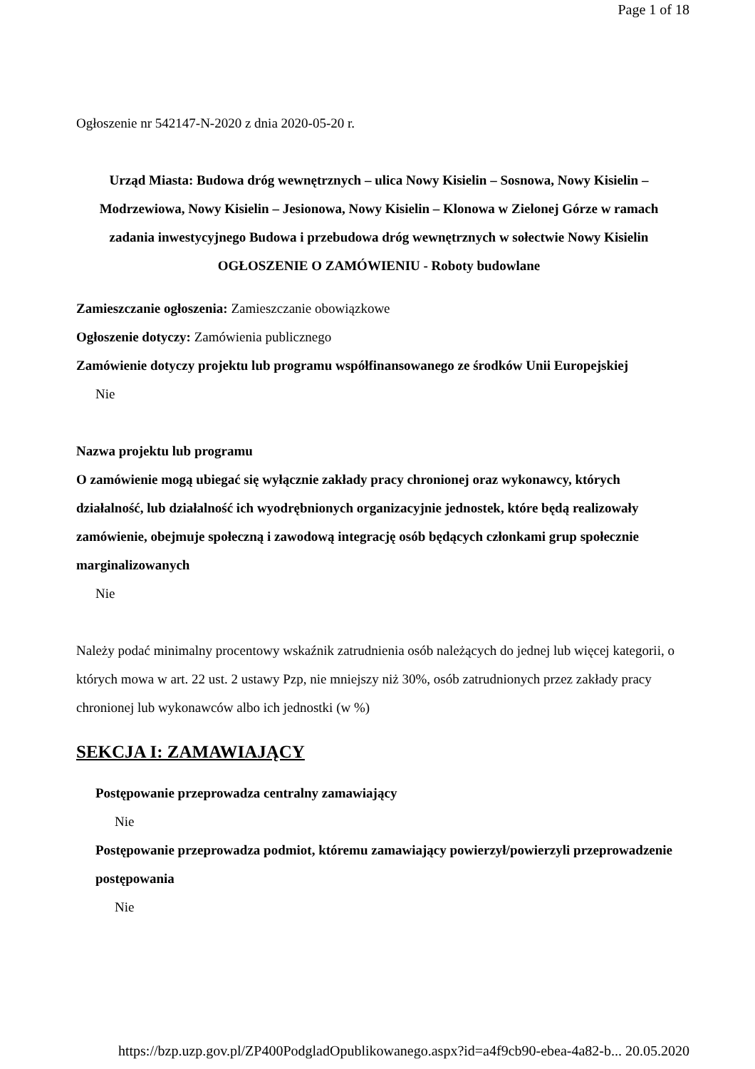Page 1 of 18
Ogłoszenie nr 542147-N-2020 z dnia 2020-05-20 r.
Urząd Miasta: Budowa dróg wewnętrznych – ulica Nowy Kisielin – Sosnowa, Nowy Kisielin – Modrzewiowa, Nowy Kisielin – Jesionowa, Nowy Kisielin – Klonowa w Zielonej Górze w ramach zadania inwestycyjnego Budowa i przebudowa dróg wewnętrznych w sołectwie Nowy Kisielin
OGŁOSZENIE O ZAMÓWIENIU - Roboty budowlane
Zamieszczanie ogłoszenia: Zamieszczanie obowiązkowe
Ogłoszenie dotyczy: Zamówienia publicznego
Zamówienie dotyczy projektu lub programu współfinansowanego ze środków Unii Europejskiej
Nie
Nazwa projektu lub programu
O zamówienie mogą ubiegać się wyłącznie zakłady pracy chronionej oraz wykonawcy, których działalność, lub działalność ich wyodrębnionych organizacyjnie jednostek, które będą realizowały zamówienie, obejmuje społeczną i zawodową integrację osób będących członkami grup społecznie marginalizowanych
Nie
Należy podać minimalny procentowy wskaźnik zatrudnienia osób należących do jednej lub więcej kategorii, o których mowa w art. 22 ust. 2 ustawy Pzp, nie mniejszy niż 30%, osób zatrudnionych przez zakłady pracy chronionej lub wykonawców albo ich jednostki (w %)
SEKCJA I: ZAMAWIAJĄCY
Postępowanie przeprowadza centralny zamawiający
Nie
Postępowanie przeprowadza podmiot, któremu zamawiający powierzył/powierzyli przeprowadzenie postępowania
Nie
https://bzp.uzp.gov.pl/ZP400PodgladOpublikowanego.aspx?id=a4f9cb90-ebea-4a82-b... 20.05.2020